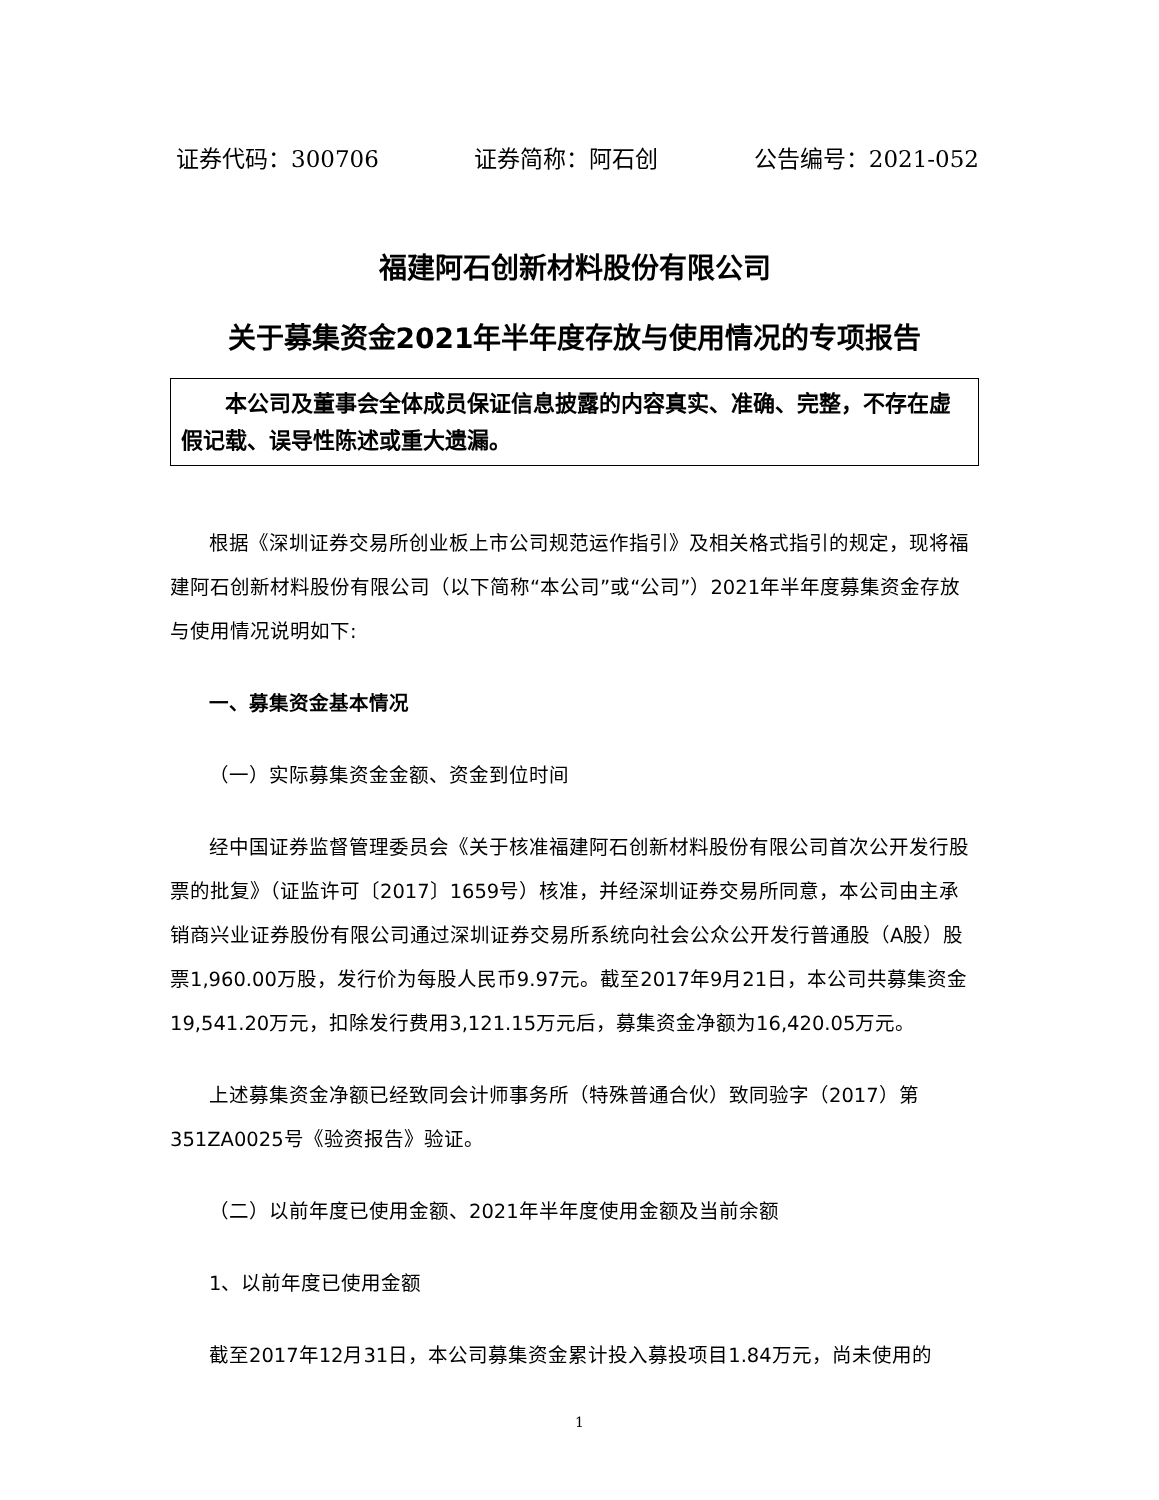证券代码：300706 证券简称：阿石创 公告编号：2021-052
福建阿石创新材料股份有限公司
关于募集资金2021年半年度存放与使用情况的专项报告
  本公司及董事会全体成员保证信息披露的内容真实、准确、完整，不存在虚假记载、误导性陈述或重大遗漏。
根据《深圳证券交易所创业板上市公司规范运作指引》及相关格式指引的规定，现将福建阿石创新材料股份有限公司（以下简称“本公司”或“公司”）2021年半年度募集资金存放与使用情况说明如下:
一、募集资金基本情况
（一）实际募集资金金额、资金到位时间
经中国证券监督管理委员会《关于核准福建阿石创新材料股份有限公司首次公开发行股票的批复》（证监许可〔2017〕1659号）核准，并经深圳证券交易所同意，本公司由主承销商兴业证券股份有限公司通过深圳证券交易所系统向社会公众公开发行普通股（A股）股票1,960.00万股，发行价为每股人民币9.97元。截至2017年9月21日，本公司共募集资金19,541.20万元，扣除发行费用3,121.15万元后，募集资金净额为16,420.05万元。
上述募集资金净额已经致同会计师事务所（特殊普通合伙）致同验字（2017）第351ZA0025号《验资报告》验证。
（二）以前年度已使用金额、2021年半年度使用金额及当前余额
1、以前年度已使用金额
截至2017年12月31日，本公司募集资金累计投入募投项目1.84万元，尚未使用的
1